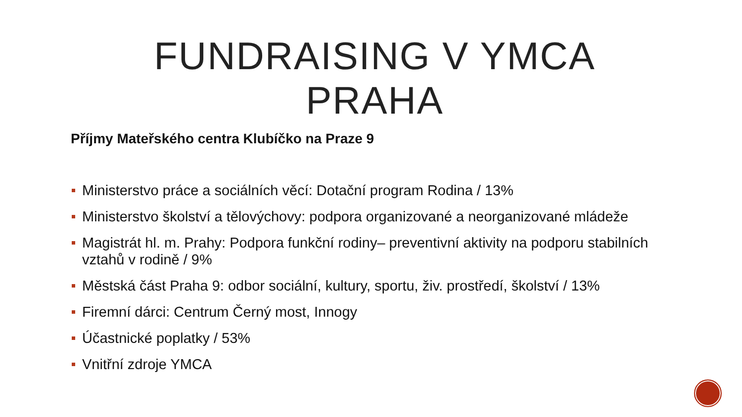FUNDRAISING V YMCA PRAHA
Příjmy Mateřského centra Klubíčko na Praze 9
Ministerstvo práce a sociálních věcí: Dotační program Rodina / 13%
Ministerstvo školství a tělovýchovy: podpora organizované a neorganizované mládeže
Magistrát hl. m. Prahy: Podpora funkční rodiny– preventivní aktivity na podporu stabilních vztahů v rodině / 9%
Městská část Praha 9: odbor sociální, kultury, sportu, živ. prostředí, školství / 13%
Firemní dárci: Centrum Černý most, Innogy
Účastnické poplatky / 53%
Vnitřní zdroje YMCA